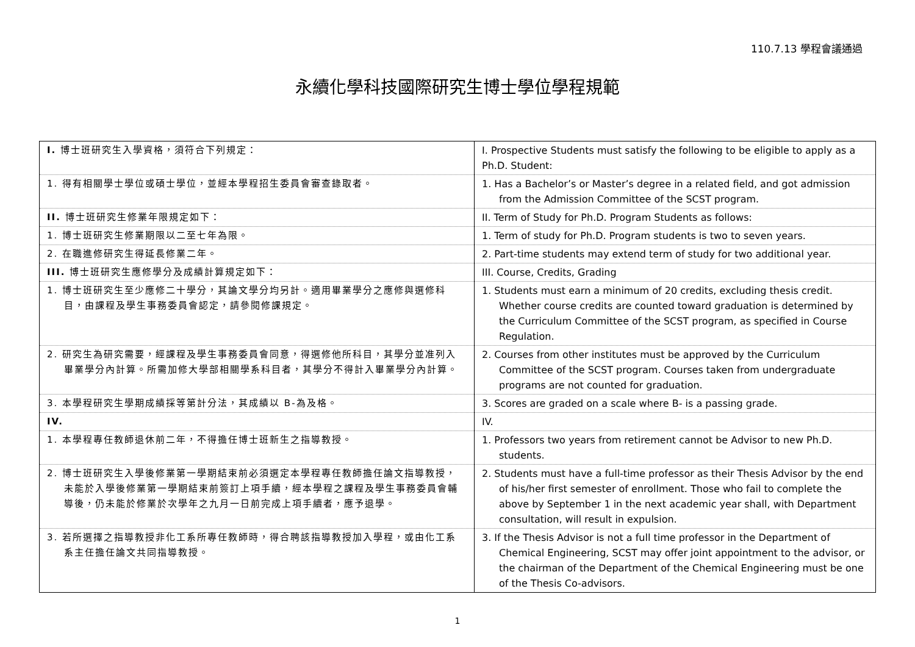110.7.13 學程會議通過
永續化學科技國際研究生博士學位學程規範
| I. 博士班研究生入學資格，須符合下列規定： | I. Prospective Students must satisfy the following to be eligible to apply as a Ph.D. Student: |
| 1. 得有相關學士學位或碩士學位，並經本學程招生委員會審查錄取者。 | 1. Has a Bachelor’s or Master’s degree in a related field, and got admission from the Admission Committee of the SCST program. |
| II. 博士班研究生修業年限規定如下： | II. Term of Study for Ph.D. Program Students as follows: |
| 1. 博士班研究生修業期限以二至七年為限。 | 1. Term of study for Ph.D. Program students is two to seven years. |
| 2. 在職進修研究生得延長修業二年。 | 2. Part-time students may extend term of study for two additional year. |
| III. 博士班研究生應修學分及成績計算規定如下： | III. Course, Credits, Grading |
| 1. 博士班研究生至少應修二十學分，其論文學分均另計。適用畢業學分之應修與選修科目，由課程及學生事務委員會認定，請參閱修課規定。 | 1. Students must earn a minimum of 20 credits, excluding thesis credit. Whether course credits are counted toward graduation is determined by the Curriculum Committee of the SCST program, as specified in Course Regulation. |
| 2. 研究生為研究需要，經課程及學生事務委員會同意，得選修他所科目，其學分並准列入畢業學分內計算。所需加修大學部相關學系科目者，其學分不得計入畢業學分內計算。 | 2. Courses from other institutes must be approved by the Curriculum Committee of the SCST program. Courses taken from undergraduate programs are not counted for graduation. |
| 3. 本學程研究生學期成績採等第計分法，其成績以 B-為及格。 | 3. Scores are graded on a scale where B- is a passing grade. |
| IV. | IV. |
| 1. 本學程專任教師退休前二年，不得擔任博士班新生之指導教授。 | 1. Professors two years from retirement cannot be Advisor to new Ph.D. students. |
| 2. 博士班研究生入學後修業第一學期結束前必須選定本學程專任教師擔任論文指導教授，未能於入學後修業第一學期結束前簽訂上項手續，經本學程之課程及學生事務委員會輔導後，仍未能於修業於次學年之九月一日前完成上項手續者，應予退學。 | 2. Students must have a full-time professor as their Thesis Advisor by the end of his/her first semester of enrollment. Those who fail to complete the above by September 1 in the next academic year shall, with Department consultation, will result in expulsion. |
| 3. 若所選擇之指導教授非化工系所專任教師時，得合聘該指導教授加入學程，或由化工系系主任擔任論文共同指導教授。 | 3. If the Thesis Advisor is not a full time professor in the Department of Chemical Engineering, SCST may offer joint appointment to the advisor, or the chairman of the Department of the Chemical Engineering must be one of the Thesis Co-advisors. |
1